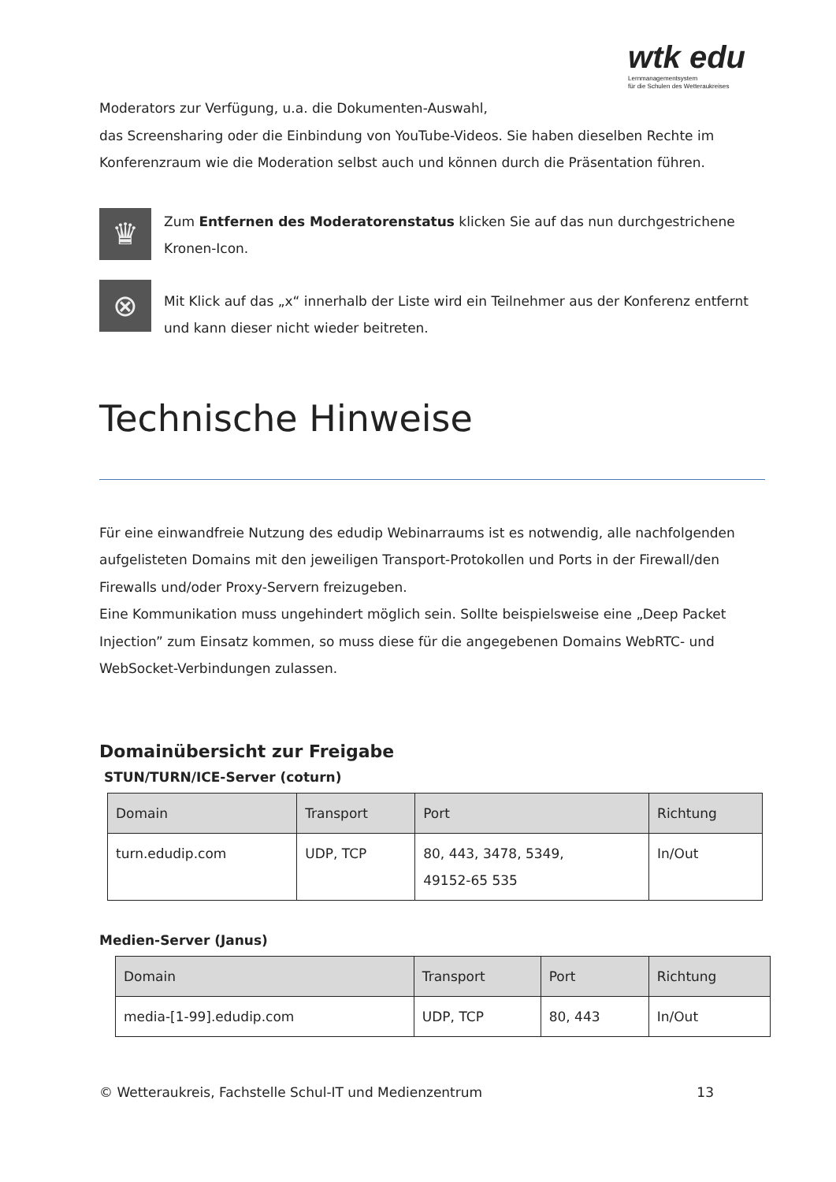wtk edu
Lernmanagementsystem
für die Schulen des Wetteraukreises
Moderators zur Verfügung, u.a. die Dokumenten-Auswahl,
das Screensharing oder die Einbindung von YouTube-Videos. Sie haben dieselben Rechte im Konferenzraum wie die Moderation selbst auch und können durch die Präsentation führen.
♛
Zum Entfernen des Moderatorenstatus klicken Sie auf das nun durchgestrichene Kronen-Icon.
⊗
Mit Klick auf das „x“ innerhalb der Liste wird ein Teilnehmer aus der Konferenz entfernt und kann dieser nicht wieder beitreten.
Technische Hinweise
Für eine einwandfreie Nutzung des edudip Webinarraums ist es notwendig, alle nachfolgenden aufgelisteten Domains mit den jeweiligen Transport-Protokollen und Ports in der Firewall/den Firewalls und/oder Proxy-Servern freizugeben.
Eine Kommunikation muss ungehindert möglich sein. Sollte beispielsweise eine „Deep Packet Injection” zum Einsatz kommen, so muss diese für die angegebenen Domains WebRTC- und WebSocket-Verbindungen zulassen.
Domainübersicht zur Freigabe
STUN/TURN/ICE-Server (coturn)
| Domain | Transport | Port | Richtung |
| --- | --- | --- | --- |
| turn.edudip.com | UDP, TCP | 80, 443, 3478, 5349, 49152-65 535 | In/Out |
Medien-Server (Janus)
| Domain | Transport | Port | Richtung |
| --- | --- | --- | --- |
| media-[1-99].edudip.com | UDP, TCP | 80, 443 | In/Out |
© Wetteraukreis, Fachstelle Schul-IT und Medienzentrum 13